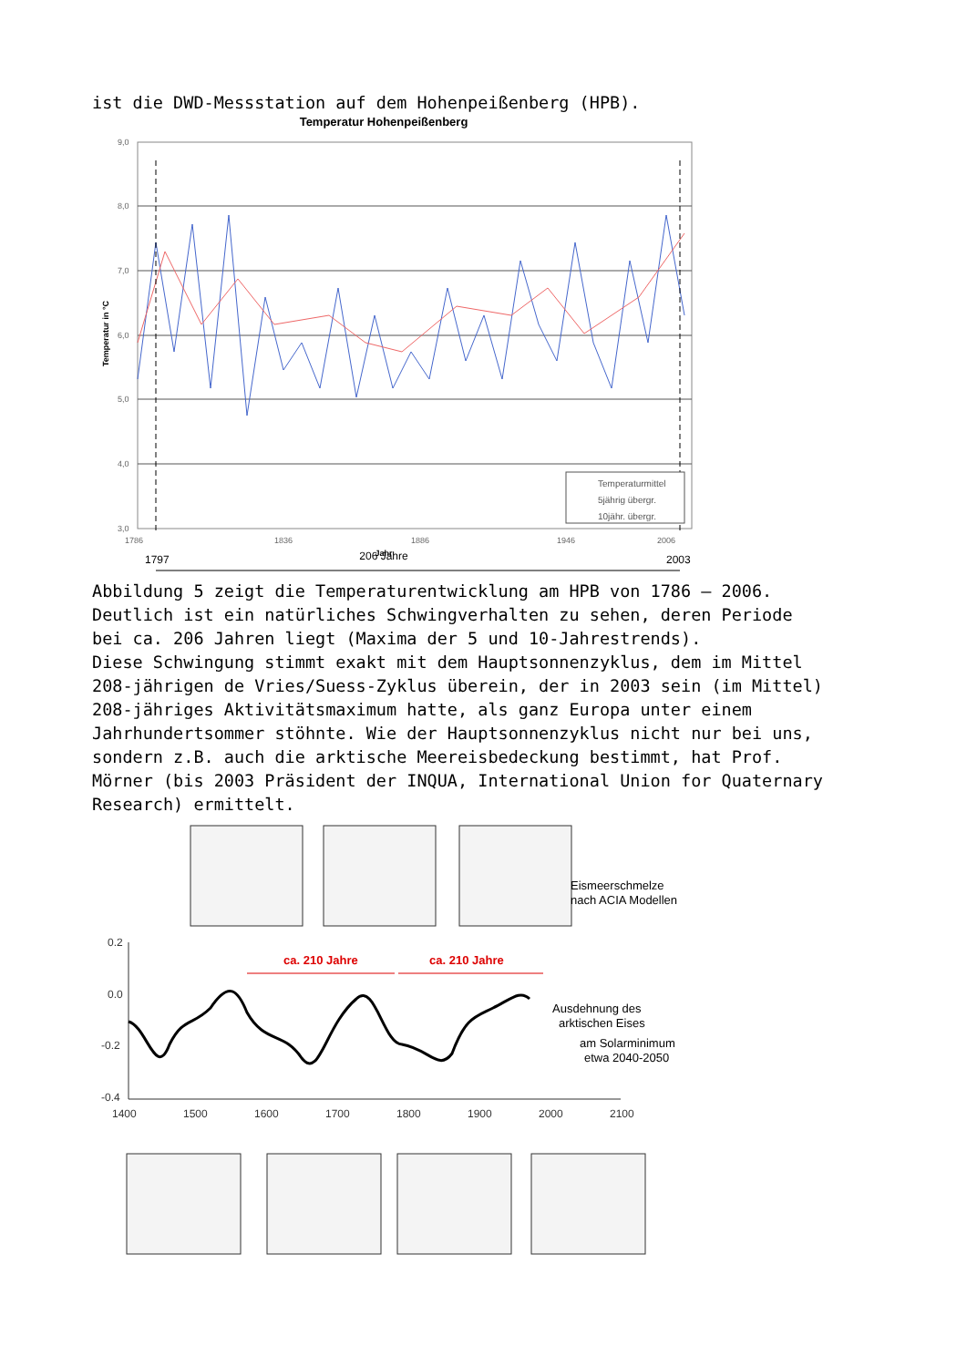ist die DWD-Messstation auf dem Hohenpeißenberg (HPB).
Temperatur Hohenpeißenberg
9,0
8,0
7,0
6,0
5,0
4,0
3,0
Temperatur in °C
1786
1836
1886
1946
2006
Temperaturmittel
5jährig übergr.
10jähr. übergr.
Jahr
1797
206 Jahre
2003
Abbildung 5 zeigt die Temperaturentwicklung am HPB von 1786 – 2006. Deutlich ist ein natürliches Schwingverhalten zu sehen, deren Periode bei ca. 206 Jahren liegt (Maxima der 5 und 10-Jahrestrends). Diese Schwingung stimmt exakt mit dem Hauptsonnenzyklus, dem im Mittel 208-jährigen de Vries/Suess-Zyklus überein, der in 2003 sein (im Mittel) 208-jähriges Aktivitätsmaximum hatte, als ganz Europa unter einem Jahrhundertsommer stöhnte. Wie der Hauptsonnenzyklus nicht nur bei uns, sondern z.B. auch die arktische Meereisbedeckung bestimmt, hat Prof. Mörner (bis 2003 Präsident der INQUA, International Union for Quaternary Research) ermittelt.
Eismeerschmelze
nach ACIA Modellen
0.2
0.0
-0.2
-0.4
1400
1500
1600
1700
1800
1900
2000
2100
ca. 210 Jahre
ca. 210 Jahre
Ausdehnung des
arktischen Eises
am Solarminimum
etwa 2040-2050